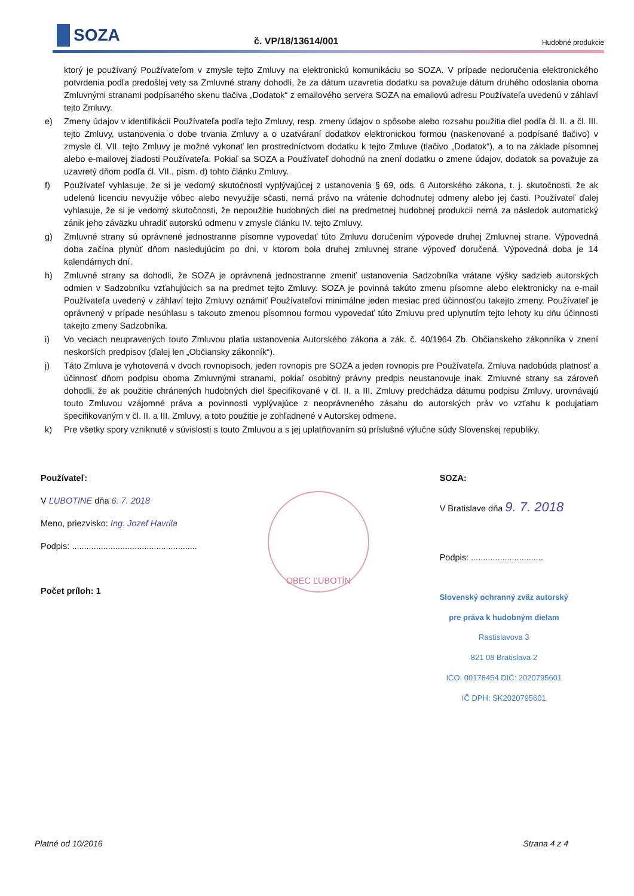SOZA
č. VP/18/13614/001
Hudobné produkcie
ktorý je používaný Používateľom v zmysle tejto Zmluvy na elektronickú komunikáciu so SOZA. V prípade nedoručenia elektronického potvrdenia podľa predošlej vety sa Zmluvné strany dohodli, že za dátum uzavretia dodatku sa považuje dátum druhého odoslania oboma Zmluvnými stranami podpísaného skenu tlačiva „Dodatok“ z emailového servera SOZA na emailovú adresu Používateľa uvedenú v záhlaví tejto Zmluvy.
e) Zmeny údajov v identifikácii Používateľa podľa tejto Zmluvy, resp. zmeny údajov o spôsobe alebo rozsahu použitia diel podľa čl. II. a čl. III. tejto Zmluvy, ustanovenia o dobe trvania Zmluvy a o uzatváraní dodatkov elektronickou formou (naskenované a podpísané tlačivo) v zmysle čl. VII. tejto Zmluvy je možné vykonať len prostredníctvom dodatku k tejto Zmluve (tlačivo „Dodatok“), a to na základe písomnej alebo e-mailovej žiadosti Používateľa. Pokiaľ sa SOZA a Používateľ dohodnú na znení dodatku o zmene údajov, dodatok sa považuje za uzavretý dňom podľa čl. VII., písm. d) tohto článku Zmluvy.
f) Používateľ vyhlasuje, že si je vedomý skutočnosti vyplývajúcej z ustanovenia § 69, ods. 6 Autorského zákona, t. j. skutočnosti, že ak udelenú licenciu nevyužije vôbec alebo nevyužije sčasti, nemá právo na vrátenie dohodnutej odmeny alebo jej časti. Používateľ ďalej vyhlasuje, že si je vedomý skutočnosti, že nepoužitie hudobných diel na predmetnej hudobnej produkcii nemá za následok automatický zánik jeho záväzku uhradiť autorskú odmenu v zmysle článku IV. tejto Zmluvy.
g) Zmluvné strany sú oprávnené jednostranne písomne vypovedať túto Zmluvu doručením výpovede druhej Zmluvnej strane. Výpovedná doba začína plynúť dňom nasledujúcim po dni, v ktorom bola druhej zmluvnej strane výpoveď doručená. Výpovedná doba je 14 kalendárnych dní.
h) Zmluvné strany sa dohodli, že SOZA je oprávnená jednostranne zmeniť ustanovenia Sadzobníka vrátane výšky sadzieb autorských odmien v Sadzobníku vzťahujúcich sa na predmet tejto Zmluvy. SOZA je povinná takúto zmenu písomne alebo elektronicky na e-mail Používateľa uvedený v záhlaví tejto Zmluvy oznámiť Používateľovi minimálne jeden mesiac pred účinnosťou takejto zmeny. Používateľ je oprávnený v prípade nesúhlasu s takouto zmenou písomnou formou vypovedať túto Zmluvu pred uplynutím tejto lehoty ku dňu účinnosti takejto zmeny Sadzobníka.
i) Vo veciach neupravených touto Zmluvou platia ustanovenia Autorského zákona a zák. č. 40/1964 Zb. Občianskeho zákonníka v znení neskorších predpisov (ďalej len „Občiansky zákonník“).
j) Táto Zmluva je vyhotovená v dvoch rovnopisoch, jeden rovnopis pre SOZA a jeden rovnopis pre Používateľa. Zmluva nadobúda platnosť a účinnosť dňom podpisu oboma Zmluvnými stranami, pokiaľ osobitný právny predpis neustanovuje inak. Zmluvné strany sa zároveň dohodli, že ak použitie chránených hudobných diel špecifikované v čl. II. a III. Zmluvy predchádza dátumu podpisu Zmluvy, urovnávajú touto Zmluvou vzájomné práva a povinnosti vyplývajúce z neoprávneného zásahu do autorských práv vo vzťahu k podujatiam špecifikovaným v čl. II. a III. Zmluvy, a toto použitie je zohľadnené v Autorskej odmene.
k) Pre všetky spory vzniknuté v súvislosti s touto Zmluvou a s jej uplatňovaním sú príslušné výlučne súdy Slovenskej republiky.
Používateľ:
V ĽUBOTINE dňa 6. 7. 2018
Meno, priezvisko: Ing. Jozef Havrila
Podpis: ....................................................
Počet príloh: 1
OBEC ĽUBOTÍN
SOZA:
V Bratislave dňa 9. 7. 2018
Podpis: ..............................
Slovenský ochranný zväz autorský
pre práva k hudobným dielam
Rastislavova 3
821 08 Bratislava 2
IČO: 00178454 DIČ: 2020795601
IČ DPH: SK2020795601
Platné od 10/2016 Strana 4 z 4